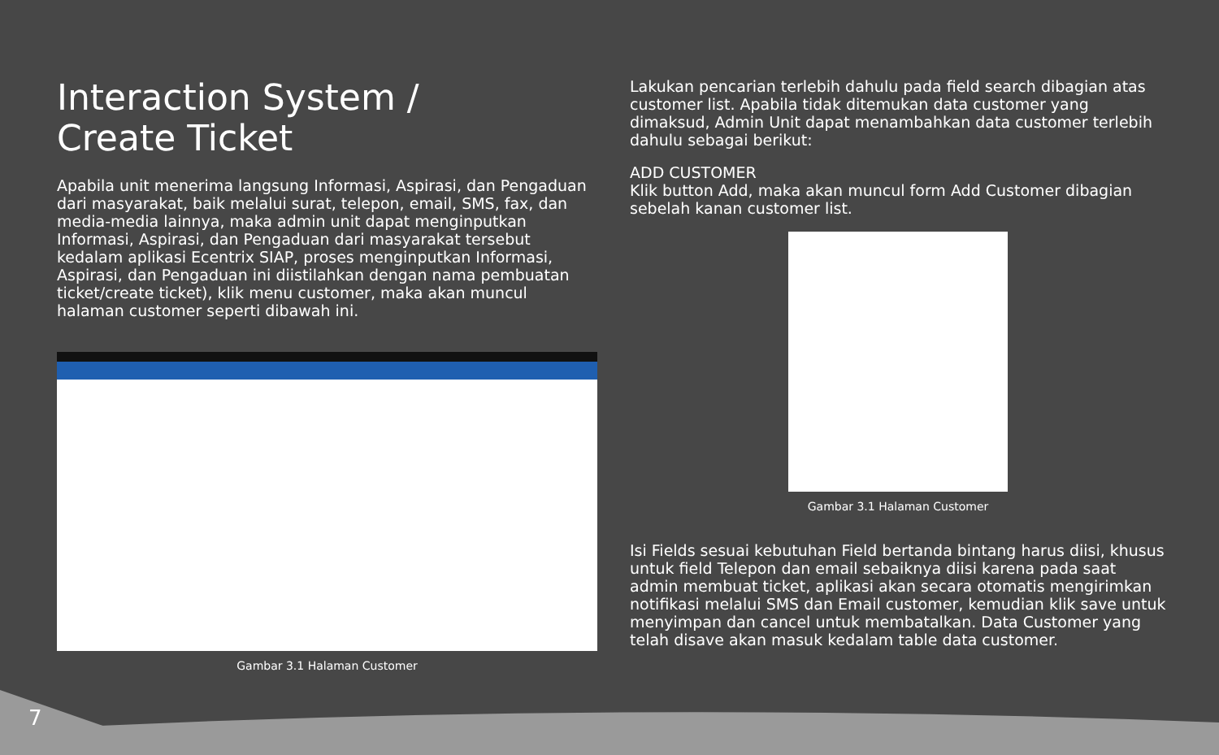Interaction System /
Create Ticket
Apabila unit menerima langsung Informasi, Aspirasi, dan Pengaduan dari masyarakat, baik melalui surat, telepon, email, SMS, fax, dan media-media lainnya, maka admin unit dapat menginputkan Informasi, Aspirasi, dan Pengaduan dari masyarakat tersebut kedalam aplikasi Ecentrix SIAP, proses menginputkan Informasi, Aspirasi, dan Pengaduan ini diistilahkan dengan nama pembuatan ticket/create ticket), klik menu customer, maka akan muncul halaman customer seperti dibawah ini.
Gambar 3.1 Halaman Customer
Lakukan pencarian terlebih dahulu pada field search dibagian atas customer list. Apabila tidak ditemukan data customer yang dimaksud, Admin Unit dapat menambahkan data customer terlebih dahulu sebagai berikut:
ADD CUSTOMER
Klik button Add, maka akan muncul form Add Customer dibagian sebelah kanan customer list.
Gambar 3.1 Halaman Customer
Isi Fields sesuai kebutuhan Field bertanda bintang harus diisi, khusus untuk field Telepon dan email sebaiknya diisi karena pada saat admin membuat ticket, aplikasi akan secara otomatis mengirimkan notifikasi melalui SMS dan Email customer, kemudian klik save untuk menyimpan dan cancel untuk membatalkan. Data Customer yang telah disave akan masuk kedalam table data customer.
7